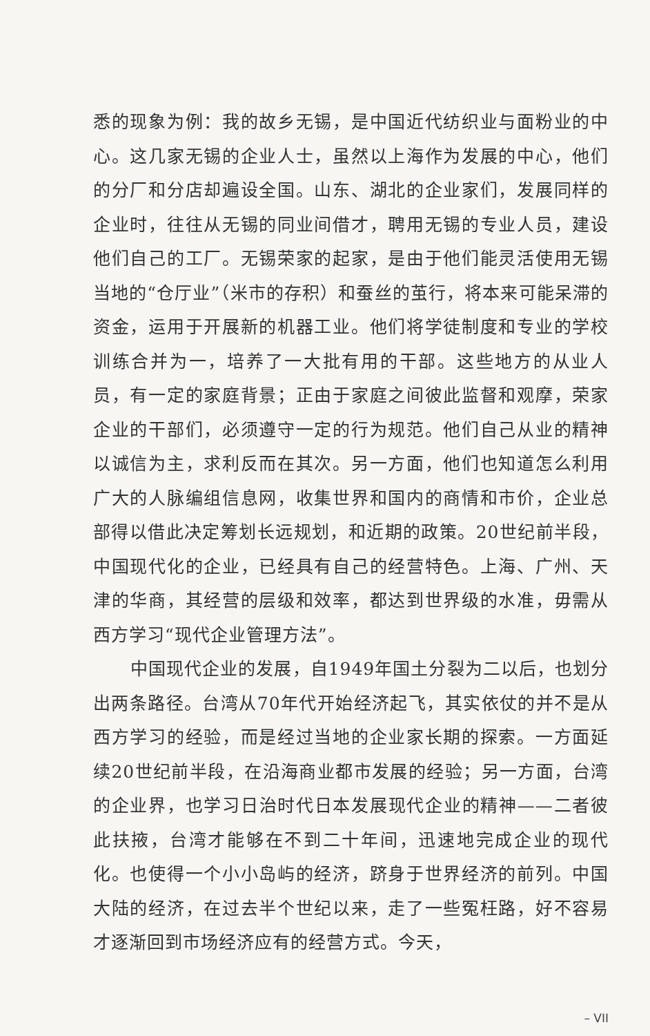悉的现象为例：我的故乡无锡，是中国近代纺织业与面粉业的中心。这几家无锡的企业人士，虽然以上海作为发展的中心，他们的分厂和分店却遍设全国。山东、湖北的企业家们，发展同样的企业时，往往从无锡的同业间借才，聘用无锡的专业人员，建设他们自己的工厂。无锡荣家的起家，是由于他们能灵活使用无锡当地的“仓厅业”（米市的存积）和蚕丝的茧行，将本来可能呆滞的资金，运用于开展新的机器工业。他们将学徒制度和专业的学校训练合并为一，培养了一大批有用的干部。这些地方的从业人员，有一定的家庭背景；正由于家庭之间彼此监督和观摩，荣家企业的干部们，必须遵守一定的行为规范。他们自己从业的精神以诚信为主，求利反而在其次。另一方面，他们也知道怎么利用广大的人脉编组信息网，收集世界和国内的商情和市价，企业总部得以借此决定筹划长远规划，和近期的政策。20世纪前半段，中国现代化的企业，已经具有自己的经营特色。上海、广州、天津的华商，其经营的层级和效率，都达到世界级的水准，毋需从西方学习“现代企业管理方法”。
中国现代企业的发展，自1949年国土分裂为二以后，也划分出两条路径。台湾从70年代开始经济起飞，其实依仗的并不是从西方学习的经验，而是经过当地的企业家长期的探索。一方面延续20世纪前半段，在沿海商业都市发展的经验；另一方面，台湾的企业界，也学习日治时代日本发展现代企业的精神——二者彼此扶掖，台湾才能够在不到二十年间，迅速地完成企业的现代化。也使得一个小小岛屿的经济，跻身于世界经济的前列。中国大陆的经济，在过去半个世纪以来，走了一些冤枉路，好不容易才逐渐回到市场经济应有的经营方式。今天，
– VII